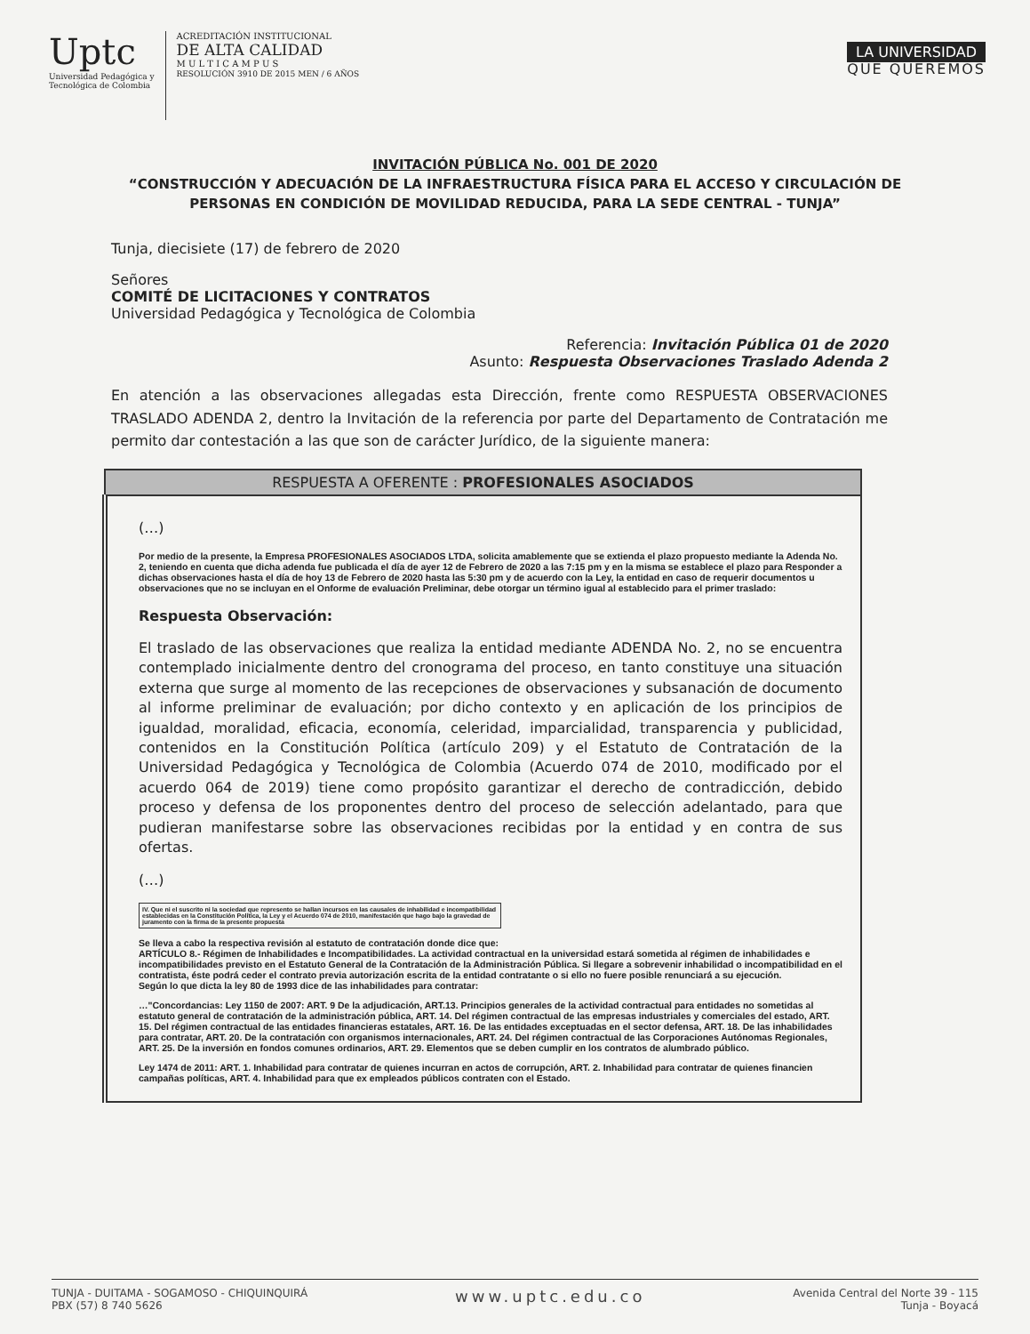Uptc
Universidad Pedagógica y
Tecnológica de Colombia
ACREDITACIÓN INSTITUCIONAL
DE ALTA CALIDAD
M U L T I C A M P U S
RESOLUCIÓN 3910 DE 2015 MEN / 6 AÑOS
LA UNIVERSIDAD
QUE QUEREMOS
INVITACIÓN PÚBLICA No. 001 DE 2020
“CONSTRUCCIÓN Y ADECUACIÓN DE LA INFRAESTRUCTURA FÍSICA PARA EL ACCESO Y CIRCULACIÓN DE PERSONAS EN CONDICIÓN DE MOVILIDAD REDUCIDA, PARA LA SEDE CENTRAL - TUNJA”
Tunja, diecisiete (17) de febrero de 2020
Señores
COMITÉ DE LICITACIONES Y CONTRATOS
Universidad Pedagógica y Tecnológica de Colombia
Referencia: Invitación Pública 01 de 2020
Asunto: Respuesta Observaciones Traslado Adenda 2
En atención a las observaciones allegadas esta Dirección, frente como RESPUESTA OBSERVACIONES TRASLADO ADENDA 2, dentro la Invitación de la referencia por parte del Departamento de Contratación me permito dar contestación a las que son de carácter Jurídico, de la siguiente manera:
| RESPUESTA A OFERENTE : PROFESIONALES ASOCIADOS |
| --- |
| (…) Por medio de la presente, la Empresa PROFESIONALES ASOCIADOS LTDA, solicita amablemente que se extienda el plazo propuesto mediante la Adenda No. 2, teniendo en cuenta que dicha adenda fue publicada el día de ayer 12 de Febrero de 2020 a las 7:15 pm y en la misma se establece el plazo para Responder a dichas observaciones hasta el día de hoy 13 de Febrero de 2020 hasta las 5:30 pm y de acuerdo con la Ley, la entidad en caso de requerir documentos u observaciones que no se incluyan en el Onforme de evaluación Preliminar, debe otorgar un término igual al establecido para el primer traslado: Respuesta Observación: El traslado de las observaciones que realiza la entidad mediante ADENDA No. 2, no se encuentra contemplado inicialmente dentro del cronograma del proceso, en tanto constituye una situación externa que surge al momento de las recepciones de observaciones y subsanación de documento al informe preliminar de evaluación; por dicho contexto y en aplicación de los principios de igualdad, moralidad, eficacia, economía, celeridad, imparcialidad, transparencia y publicidad, contenidos en la Constitución Política (artículo 209) y el Estatuto de Contratación de la Universidad Pedagógica y Tecnológica de Colombia (Acuerdo 074 de 2010, modificado por el acuerdo 064 de 2019) tiene como propósito garantizar el derecho de contradicción, debido proceso y defensa de los proponentes dentro del proceso de selección adelantado, para que pudieran manifestarse sobre las observaciones recibidas por la entidad y en contra de sus ofertas. (…) IV. Que ni el suscrito ni la sociedad que represento se hallan incursos en las causales de inhabilidad e incompatibilidad establecidas en la Constitución Política, la Ley y el Acuerdo 074 de 2010, manifestación que hago bajo la gravedad de juramento con la firma de la presente propuesta Se lleva a cabo la respectiva revisión al estatuto de contratación donde dice que: ARTÍCULO 8.- Régimen de Inhabilidades e Incompatibilidades. La actividad contractual en la universidad estará sometida al régimen de inhabilidades e incompatibilidades previsto en el Estatuto General de la Contratación de la Administración Pública. Si llegare a sobrevenir inhabilidad o incompatibilidad en el contratista, éste podrá ceder el contrato previa autorización escrita de la entidad contratante o si ello no fuere posible renunciará a su ejecución. Según lo que dicta la ley 80 de 1993 dice de las inhabilidades para contratar: …"Concordancias: Ley 1150 de 2007: ART. 9 De la adjudicación, ART.13. Principios generales de la actividad contractual para entidades no sometidas al estatuto general de contratación de la administración pública, ART. 14. Del régimen contractual de las empresas industriales y comerciales del estado, ART. 15. Del régimen contractual de las entidades financieras estatales, ART. 16. De las entidades exceptuadas en el sector defensa, ART. 18. De las inhabilidades para contratar, ART. 20. De la contratación con organismos internacionales, ART. 24. Del régimen contractual de las Corporaciones Autónomas Regionales, ART. 25. De la inversión en fondos comunes ordinarios, ART. 29. Elementos que se deben cumplir en los contratos de alumbrado público. Ley 1474 de 2011: ART. 1. Inhabilidad para contratar de quienes incurran en actos de corrupción, ART. 2. Inhabilidad para contratar de quienes financien campañas políticas, ART. 4. Inhabilidad para que ex empleados públicos contraten con el Estado. |
TUNJA - DUITAMA - SOGAMOSO - CHIQUINQUIRÁ
PBX (57) 8 740 5626
www.uptc.edu.co
Avenida Central del Norte 39 - 115
Tunja - Boyacá